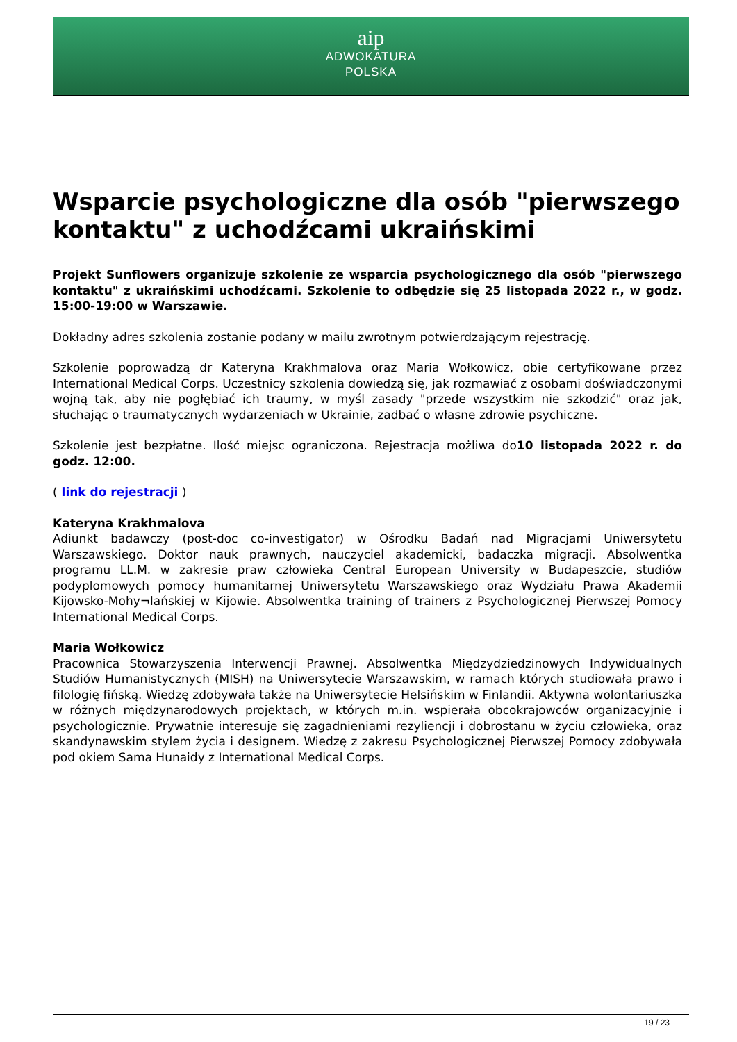aip
ADWOKATURA
POLSKA
Wsparcie psychologiczne dla osób "pierwszego kontaktu" z uchodźcami ukraińskimi
Projekt Sunflowers organizuje szkolenie ze wsparcia psychologicznego dla osób "pierwszego kontaktu" z ukraińskimi uchodźcami. Szkolenie to odbędzie się 25 listopada 2022 r., w godz. 15:00-19:00 w Warszawie.
Dokładny adres szkolenia zostanie podany w mailu zwrotnym potwierdzającym rejestrację.
Szkolenie poprowadzą dr Kateryna Krakhmalova oraz Maria Wołkowicz, obie certyfikowane przez International Medical Corps. Uczestnicy szkolenia dowiedzą się, jak rozmawiać z osobami doświadczonymi wojną tak, aby nie pogłębiać ich traumy, w myśl zasady "przede wszystkim nie szkodzić" oraz jak, słuchając o traumatycznych wydarzeniach w Ukrainie, zadbać o własne zdrowie psychiczne.
Szkolenie jest bezpłatne. Ilość miejsc ograniczona. Rejestracja możliwa do10 listopada 2022 r. do godz. 12:00.
( link do rejestracji )
Kateryna Krakhmalova
Adiunkt badawczy (post-doc co-investigator) w Ośrodku Badań nad Migracjami Uniwersytetu Warszawskiego. Doktor nauk prawnych, nauczyciel akademicki, badaczka migracji. Absolwentka programu LL.M. w zakresie praw człowieka Central European University w Budapeszcie, studiów podyplomowych pomocy humanitarnej Uniwersytetu Warszawskiego oraz Wydziału Prawa Akademii Kijowsko-Mohy¬lańskiej w Kijowie. Absolwentka training of trainers z Psychologicznej Pierwszej Pomocy International Medical Corps.
Maria Wołkowicz
Pracownica Stowarzyszenia Interwencji Prawnej. Absolwentka Międzydziedzinowych Indywidualnych Studiów Humanistycznych (MISH) na Uniwersytecie Warszawskim, w ramach których studiowała prawo i filologię fińską. Wiedzę zdobywała także na Uniwersytecie Helsińskim w Finlandii. Aktywna wolontariuszka w różnych międzynarodowych projektach, w których m.in. wspierała obcokrajowców organizacyjnie i psychologicznie. Prywatnie interesuje się zagadnieniami rezyliencji i dobrostanu w życiu człowieka, oraz skandynawskim stylem życia i designem. Wiedzę z zakresu Psychologicznej Pierwszej Pomocy zdobywała pod okiem Sama Hunaidy z International Medical Corps.
19 / 23